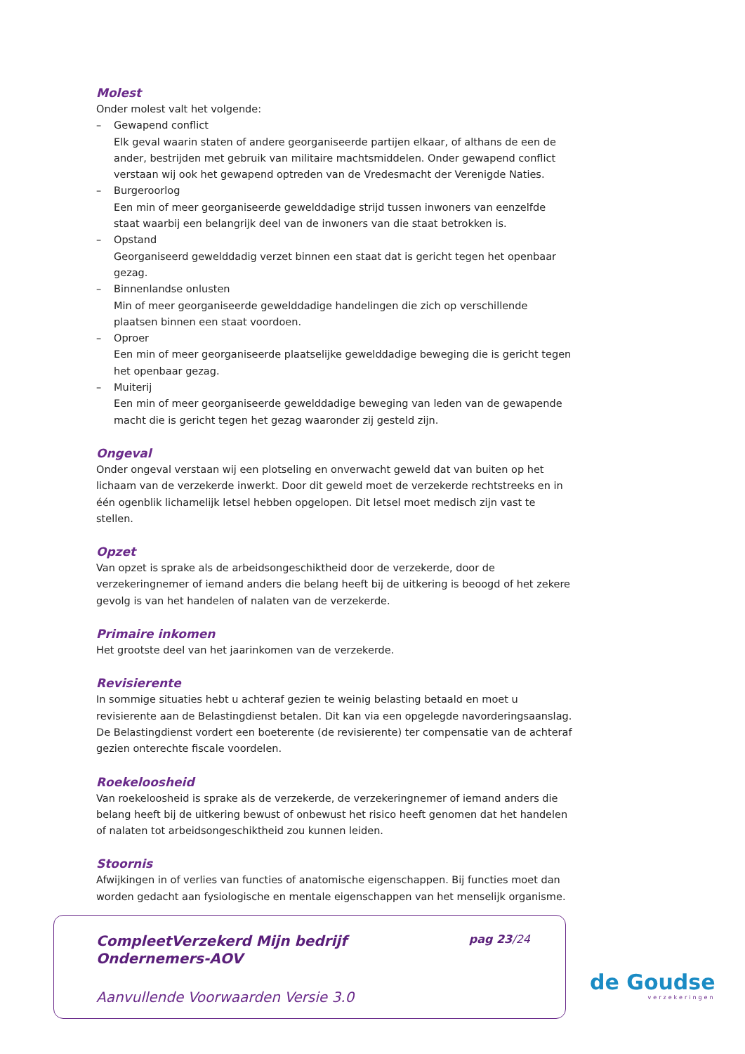Molest
Onder molest valt het volgende:
– Gewapend conflict
Elk geval waarin staten of andere georganiseerde partijen elkaar, of althans de een de ander, bestrijden met gebruik van militaire machtsmiddelen. Onder gewapend conflict verstaan wij ook het gewapend optreden van de Vredesmacht der Verenigde Naties.
– Burgeroorlog
Een min of meer georganiseerde gewelddadige strijd tussen inwoners van eenzelfde staat waarbij een belangrijk deel van de inwoners van die staat betrokken is.
– Opstand
Georganiseerd gewelddadig verzet binnen een staat dat is gericht tegen het openbaar gezag.
– Binnenlandse onlusten
Min of meer georganiseerde gewelddadige handelingen die zich op verschillende plaatsen binnen een staat voordoen.
– Oproer
Een min of meer georganiseerde plaatselijke gewelddadige beweging die is gericht tegen het openbaar gezag.
– Muiterij
Een min of meer georganiseerde gewelddadige beweging van leden van de gewapende macht die is gericht tegen het gezag waaronder zij gesteld zijn.
Ongeval
Onder ongeval verstaan wij een plotseling en onverwacht geweld dat van buiten op het lichaam van de verzekerde inwerkt. Door dit geweld moet de verzekerde rechtstreeks en in één ogenblik lichamelijk letsel hebben opgelopen. Dit letsel moet medisch zijn vast te stellen.
Opzet
Van opzet is sprake als de arbeidsongeschiktheid door de verzekerde, door de verzekeringnemer of iemand anders die belang heeft bij de uitkering is beoogd of het zekere gevolg is van het handelen of nalaten van de verzekerde.
Primaire inkomen
Het grootste deel van het jaarinkomen van de verzekerde.
Revisierente
In sommige situaties hebt u achteraf gezien te weinig belasting betaald en moet u revisierente aan de Belastingdienst betalen. Dit kan via een opgelegde navorderingsaanslag. De Belastingdienst vordert een boeterente (de revisierente) ter compensatie van de achteraf gezien onterechte fiscale voordelen.
Roekeloosheid
Van roekeloosheid is sprake als de verzekerde, de verzekeringnemer of iemand anders die belang heeft bij de uitkering bewust of onbewust het risico heeft genomen dat het handelen of nalaten tot arbeidsongeschiktheid zou kunnen leiden.
Stoornis
Afwijkingen in of verlies van functies of anatomische eigenschappen. Bij functies moet dan worden gedacht aan fysiologische en mentale eigenschappen van het menselijk organisme.
CompleetVerzekerd Mijn bedrijf
Ondernemers-AOV
pag 23/24
Aanvullende Voorwaarden Versie 3.0
de Goudse
verzekeringen